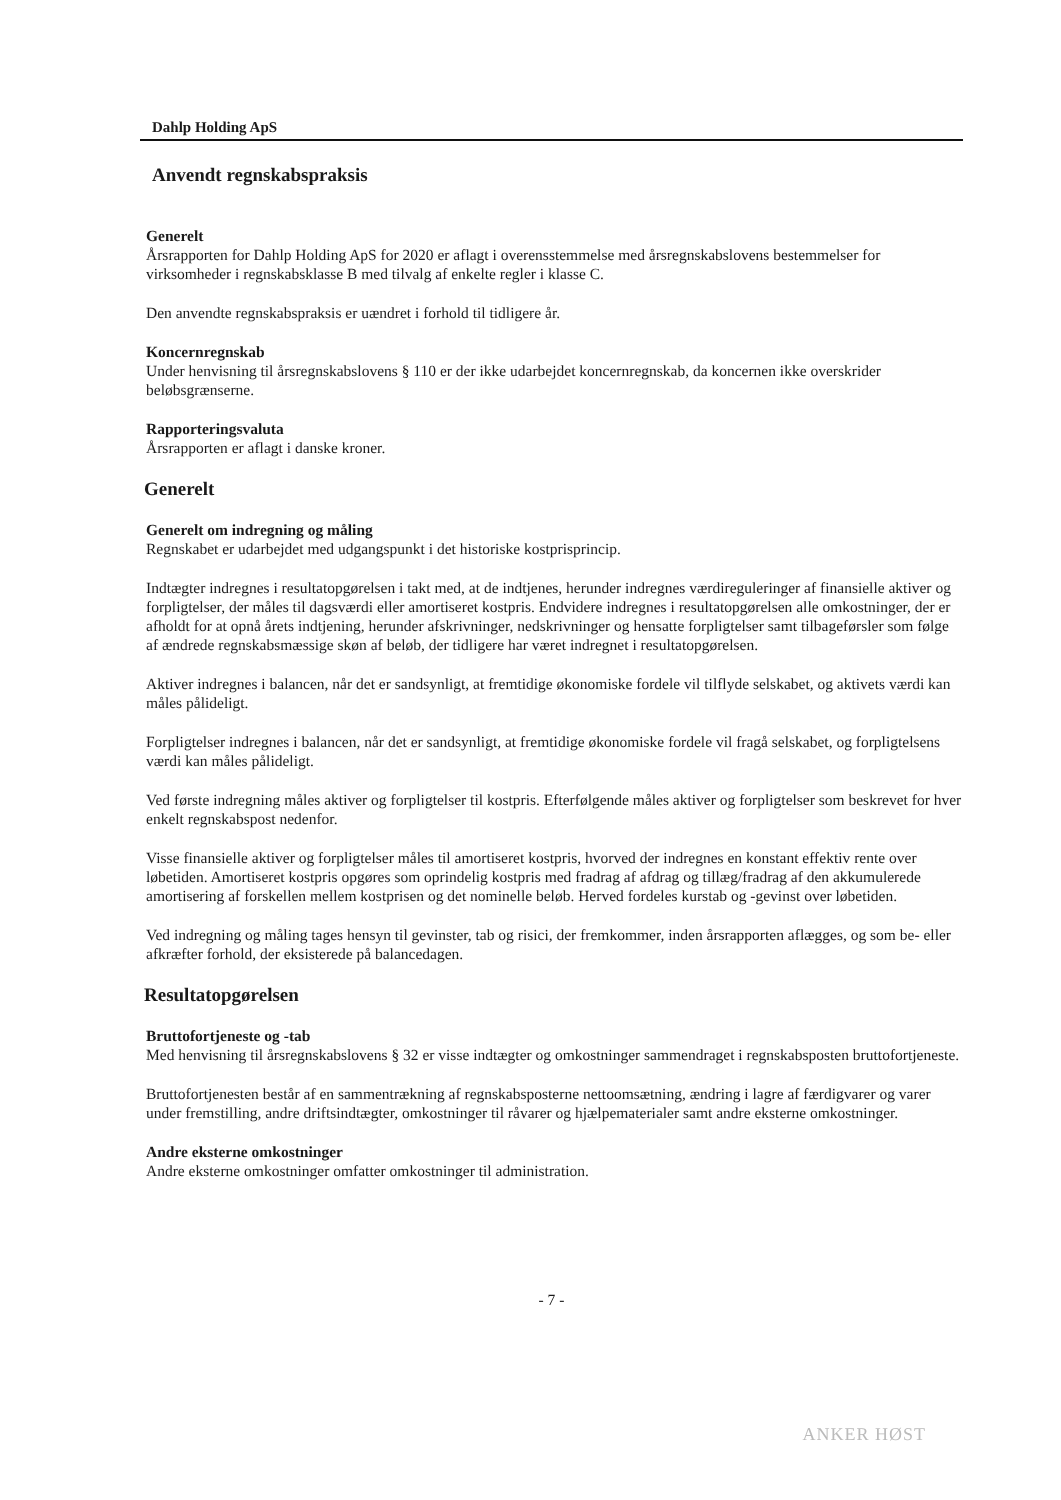Dahlp Holding ApS
Anvendt regnskabspraksis
Generelt
Årsrapporten for Dahlp Holding ApS for 2020 er aflagt i overensstemmelse med årsregnskabslovens bestemmelser for virksomheder i regnskabsklasse B med tilvalg af enkelte regler i klasse C.
Den anvendte regnskabspraksis er uændret i forhold til tidligere år.
Koncernregnskab
Under henvisning til årsregnskabslovens § 110 er der ikke udarbejdet koncernregnskab, da koncernen ikke overskrider beløbsgrænserne.
Rapporteringsvaluta
Årsrapporten er aflagt i danske kroner.
Generelt
Generelt om indregning og måling
Regnskabet er udarbejdet med udgangspunkt i det historiske kostprisprincip.
Indtægter indregnes i resultatopgørelsen i takt med, at de indtjenes, herunder indregnes værdireguleringer af finansielle aktiver og forpligtelser, der måles til dagsværdi eller amortiseret kostpris. Endvidere indregnes i resultatopgørelsen alle omkostninger, der er afholdt for at opnå årets indtjening, herunder afskrivninger, nedskrivninger og hensatte forpligtelser samt tilbageførsler som følge af ændrede regnskabsmæssige skøn af beløb, der tidligere har været indregnet i resultatopgørelsen.
Aktiver indregnes i balancen, når det er sandsynligt, at fremtidige økonomiske fordele vil tilflyde selskabet, og aktivets værdi kan måles pålideligt.
Forpligtelser indregnes i balancen, når det er sandsynligt, at fremtidige økonomiske fordele vil fragå selskabet, og forpligtelsens værdi kan måles pålideligt.
Ved første indregning måles aktiver og forpligtelser til kostpris. Efterfølgende måles aktiver og forpligtelser som beskrevet for hver enkelt regnskabspost nedenfor.
Visse finansielle aktiver og forpligtelser måles til amortiseret kostpris, hvorved der indregnes en konstant effektiv rente over løbetiden. Amortiseret kostpris opgøres som oprindelig kostpris med fradrag af afdrag og tillæg/fradrag af den akkumulerede amortisering af forskellen mellem kostprisen og det nominelle beløb. Herved fordeles kurstab og -gevinst over løbetiden.
Ved indregning og måling tages hensyn til gevinster, tab og risici, der fremkommer, inden årsrapporten aflægges, og som be- eller afkræfter forhold, der eksisterede på balancedagen.
Resultatopgørelsen
Bruttofortjeneste og -tab
Med henvisning til årsregnskabslovens § 32 er visse indtægter og omkostninger sammendraget i regnskabsposten bruttofortjeneste.
Bruttofortjenesten består af en sammentrækning af regnskabsposterne nettoomsætning, ændring i lagre af færdigvarer og varer under fremstilling, andre driftsindtægter, omkostninger til råvarer og hjælpematerialer samt andre eksterne omkostninger.
Andre eksterne omkostninger
Andre eksterne omkostninger omfatter omkostninger til administration.
- 7 -
ANKER HØST